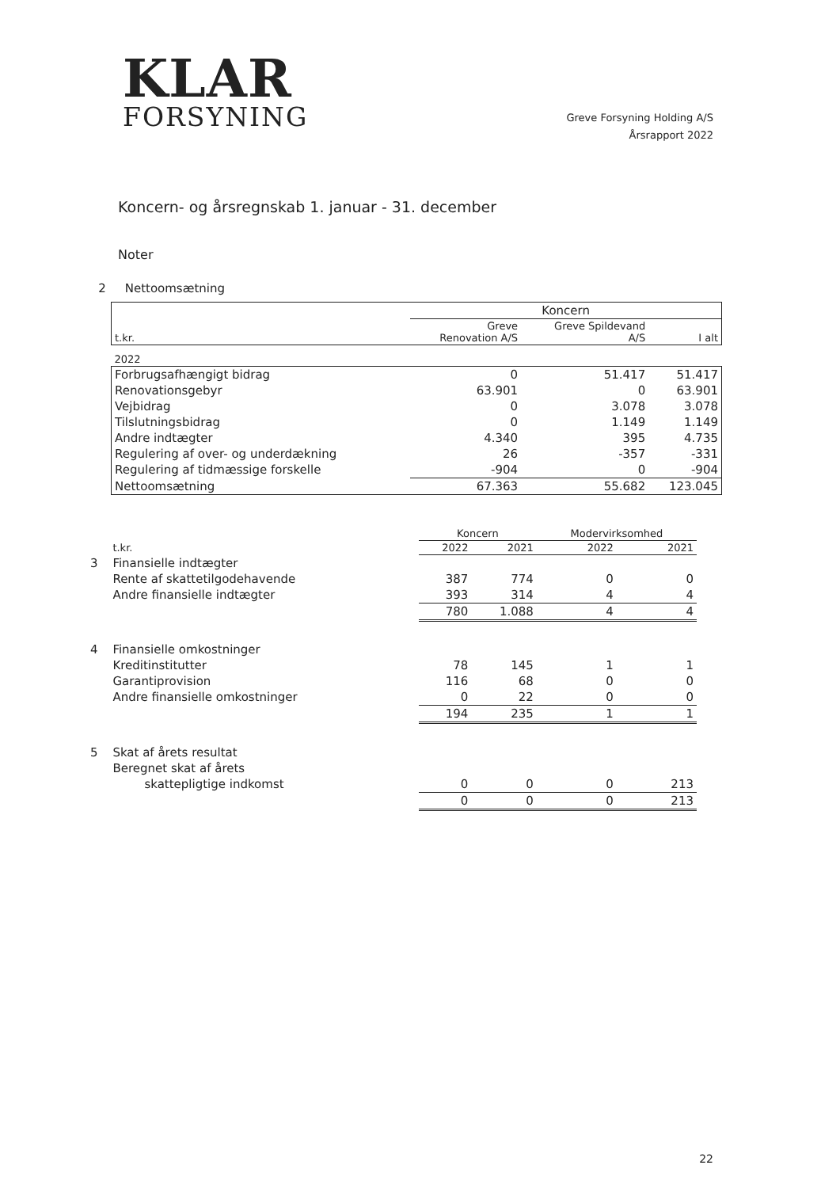KLAR
FORSYNING
Greve Forsyning Holding A/S
Årsrapport 2022
Koncern- og årsregnskab 1. januar - 31. december
Noter
2 Nettoomsætning
| | Koncern | | |
| t.kr. | Greve Renovation A/S | Greve Spildevand A/S | I alt |
| 2022 | | | |
| Forbrugsafhængigt bidrag | 0 | 51.417 | 51.417 |
| Renovationsgebyr | 63.901 | 0 | 63.901 |
| Vejbidrag | 0 | 3.078 | 3.078 |
| Tilslutningsbidrag | 0 | 1.149 | 1.149 |
| Andre indtægter | 4.340 | 395 | 4.735 |
| Regulering af over- og underdækning | 26 | -357 | -331 |
| Regulering af tidmæssige forskelle | -904 | 0 | -904 |
| Nettoomsætning | 67.363 | 55.682 | 123.045 |
| | | Koncern | | Modervirksomhed | |
| | t.kr. | 2022 | 2021 | 2022 | 2021 |
| 3 | Finansielle indtægter | | | | |
| | Rente af skattetilgodehavende | 387 | 774 | 0 | 0 |
| | Andre finansielle indtægter | 393 | 314 | 4 | 4 |
| | | 780 | 1.088 | 4 | 4 |
| 4 | Finansielle omkostninger | | | | |
| | Kreditinstitutter | 78 | 145 | 1 | 1 |
| | Garantiprovision | 116 | 68 | 0 | 0 |
| | Andre finansielle omkostninger | 0 | 22 | 0 | 0 |
| | | 194 | 235 | 1 | 1 |
| 5 | Skat af årets resultat | | | | |
| | Beregnet skat af årets | | | | |
| | skattepligtige indkomst | 0 | 0 | 0 | 213 |
| | | 0 | 0 | 0 | 213 |
22